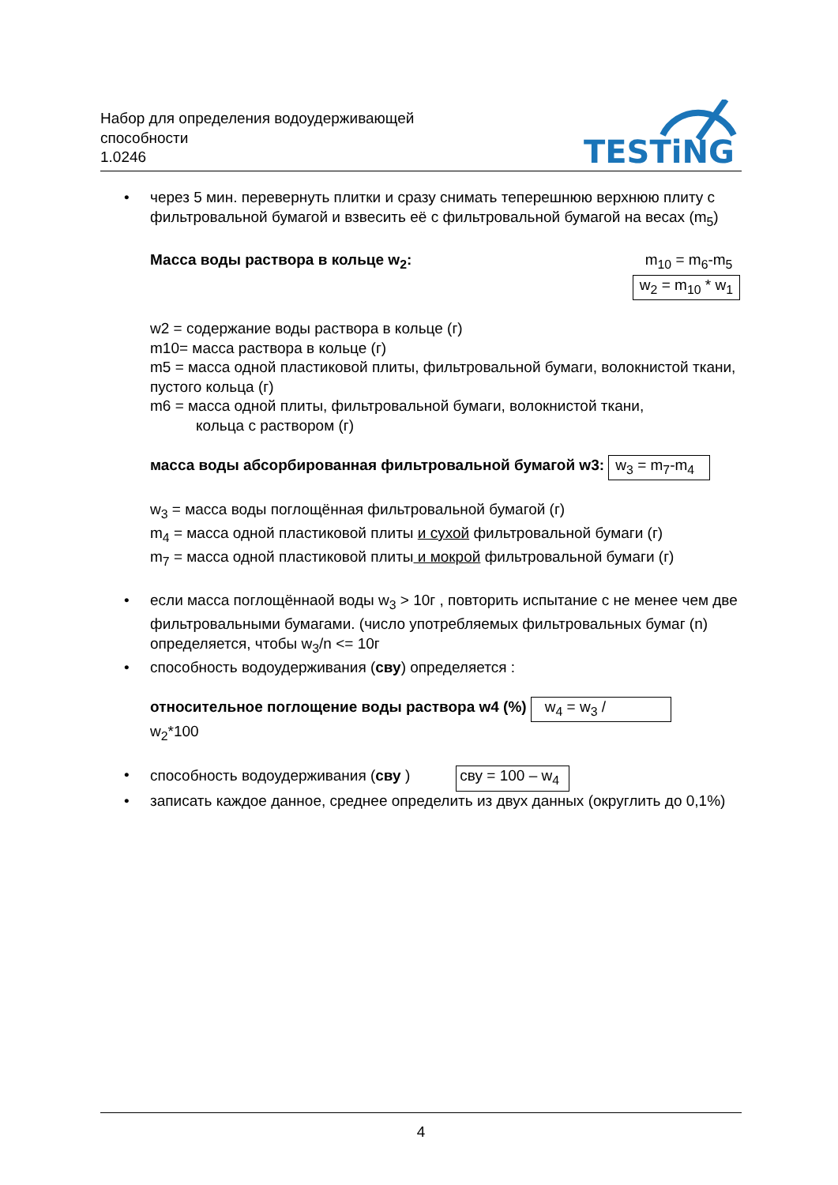Набор для определения водоудерживающей
способности
1.0246
TESTiNG
• через 5 мин. перевернуть плитки и сразу снимать теперешнюю верхнюю плиту с фильтровальной бумагой и взвесить её с фильтровальной бумагой на весах (m<sub>5</sub>)
Масса воды раствора в кольце w<sub>2</sub>:
m<sub>10</sub> = m<sub>6</sub>-m<sub>5</sub>
w<sub>2</sub> = m<sub>10</sub> * w<sub>1</sub>
w2 = содержание воды раствора в кольце (г)
m10= масса раствора в кольце (г)
m5 = масса одной пластиковой плиты, фильтровальной бумаги, волокнистой ткани, пустого кольца (г)
m6 = масса одной плиты, фильтровальной бумаги, волокнистой ткани,
кольца с раствором (г)
масса воды абсорбированная фильтровальной бумагой w3: w<sub>3</sub> = m<sub>7</sub>-m<sub>4</sub>
w<sub>3</sub> = масса воды поглощённая фильтровальной бумагой (г)
m<sub>4</sub> = масса одной пластиковой плиты и сухой фильтровальной бумаги (г)
m<sub>7</sub> = масса одной пластиковой плиты и мокрой фильтровальной бумаги (г)
• если масса поглощённаой воды w<sub>3</sub> > 10г , повторить испытание с не менее чем две фильтровальными бумагами. (число употребляемых фильтровальных бумаг (n) определяется, чтобы w<sub>3</sub>/n <= 10г
• способность водоудерживания (сву) определяется :
относительное поглощение воды раствора w4 (%) w<sub>4</sub> = w<sub>3</sub> /
w<sub>2</sub>*100
• способность водоудерживания (сву ) сву = 100 – w<sub>4</sub>
• записать каждое данное, среднее определить из двух данных (округлить до 0,1%)
4